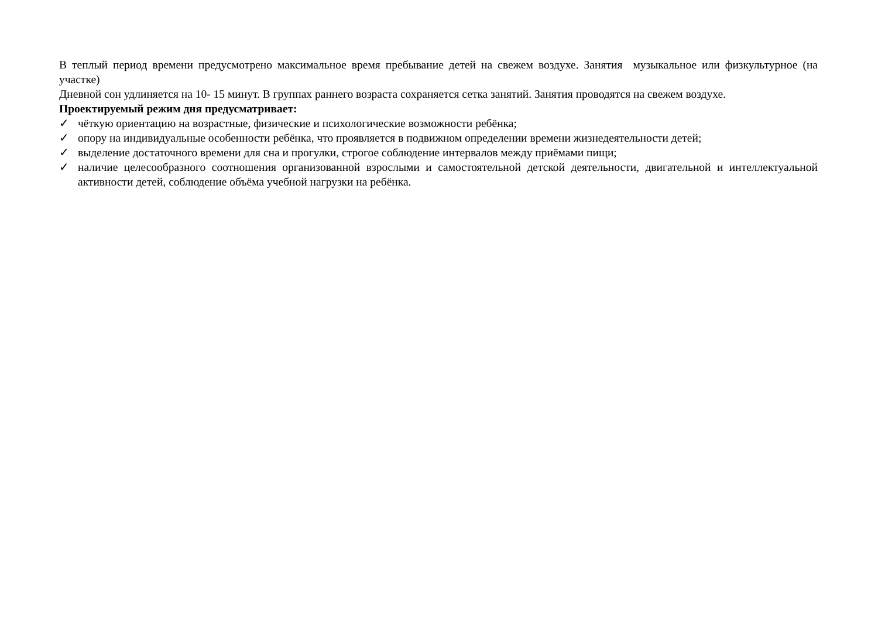В теплый период времени предусмотрено максимальное время пребывание детей на свежем воздухе. Занятия музыкальное или физкультурное (на участке)
Дневной сон удлиняется на 10- 15 минут. В группах раннего возраста сохраняется сетка занятий. Занятия проводятся на свежем воздухе.
Проектируемый режим дня предусматривает:
✓ чёткую ориентацию на возрастные, физические и психологические возможности ребёнка;
✓ опору на индивидуальные особенности ребёнка, что проявляется в подвижном определении времени жизнедеятельности детей;
✓ выделение достаточного времени для сна и прогулки, строгое соблюдение интервалов между приёмами пищи;
✓ наличие целесообразного соотношения организованной взрослыми и самостоятельной детской деятельности, двигательной и интеллектуальной активности детей, соблюдение объёма учебной нагрузки на ребёнка.